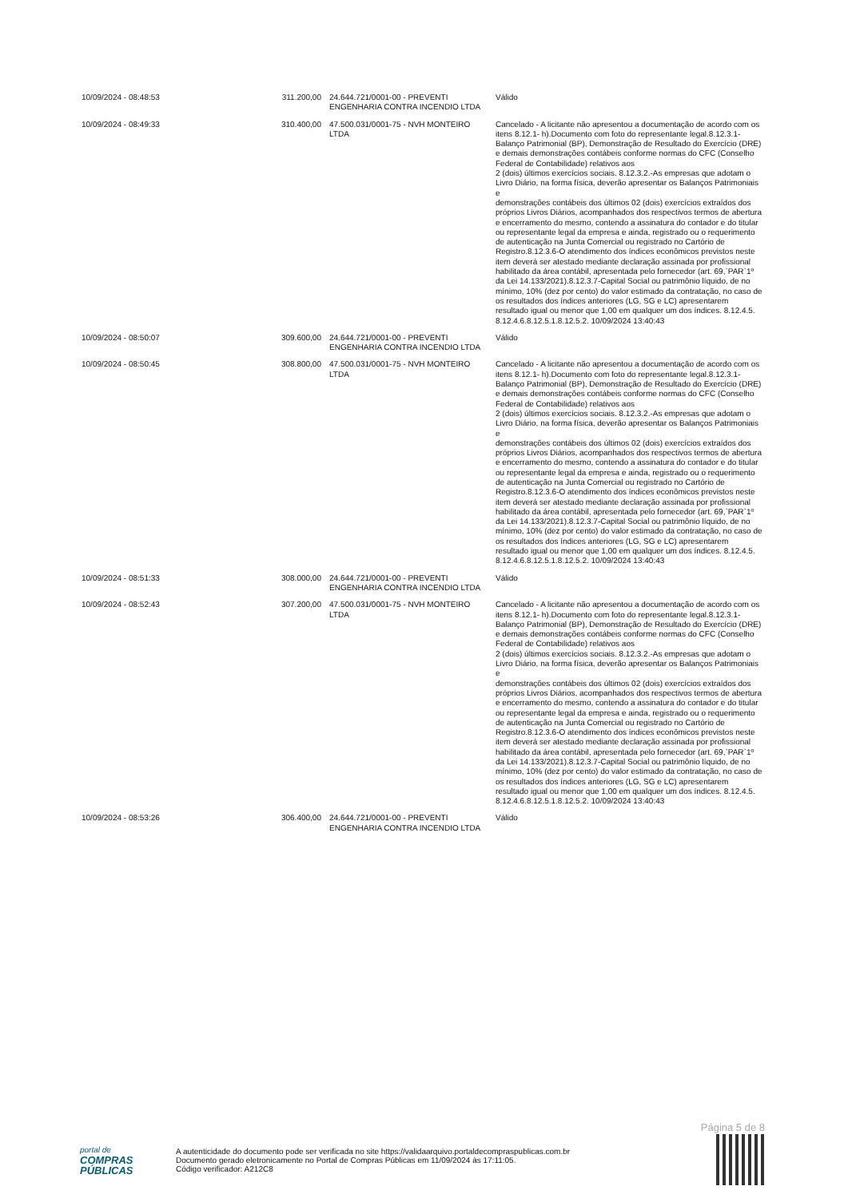| 10/09/2024 - 08:48:53 | 311.200,00 | 24.644.721/0001-00 - PREVENTI ENGENHARIA CONTRA INCENDIO LTDA | Válido |
| 10/09/2024 - 08:49:33 | 310.400,00 | 47.500.031/0001-75 - NVH MONTEIRO LTDA | Cancelado - A licitante não apresentou a documentação de acordo com os itens 8.12.1- h).Documento com foto do representante legal.8.12.3.1-Balanço Patrimonial (BP), Demonstração de Resultado do Exercício (DRE) e demais demonstrações contábeis conforme normas do CFC (Conselho Federal de Contabilidade) relativos aos 2 (dois) últimos exercícios sociais. 8.12.3.2.-As empresas que adotam o Livro Diário, na forma física, deverão apresentar os Balanços Patrimoniais e demonstrações contábeis dos últimos 02 (dois) exercícios extraídos dos próprios Livros Diários, acompanhados dos respectivos termos de abertura e encerramento do mesmo, contendo a assinatura do contador e do titular ou representante legal da empresa e ainda, registrado ou o requerimento de autenticação na Junta Comercial ou registrado no Cartório de Registro.8.12.3.6-O atendimento dos índices econômicos previstos neste item deverá ser atestado mediante declaração assinada por profissional habilitado da área contábil, apresentada pelo fornecedor (art. 69,`PAR`1º da Lei 14.133/2021).8.12.3.7-Capital Social ou patrimônio líquido, de no mínimo, 10% (dez por cento) do valor estimado da contratação, no caso de os resultados dos índices anteriores (LG, SG e LC) apresentarem resultado igual ou menor que 1,00 em qualquer um dos índices. 8.12.4.5. 8.12.4.6.8.12.5.1.8.12.5.2. 10/09/2024 13:40:43 |
| 10/09/2024 - 08:50:07 | 309.600,00 | 24.644.721/0001-00 - PREVENTI ENGENHARIA CONTRA INCENDIO LTDA | Válido |
| 10/09/2024 - 08:50:45 | 308.800,00 | 47.500.031/0001-75 - NVH MONTEIRO LTDA | Cancelado - A licitante não apresentou a documentação de acordo com os itens 8.12.1- h).Documento com foto do representante legal.8.12.3.1-Balanço Patrimonial (BP), Demonstração de Resultado do Exercício (DRE) e demais demonstrações contábeis conforme normas do CFC (Conselho Federal de Contabilidade) relativos aos 2 (dois) últimos exercícios sociais. 8.12.3.2.-As empresas que adotam o Livro Diário, na forma física, deverão apresentar os Balanços Patrimoniais e demonstrações contábeis dos últimos 02 (dois) exercícios extraídos dos próprios Livros Diários, acompanhados dos respectivos termos de abertura e encerramento do mesmo, contendo a assinatura do contador e do titular ou representante legal da empresa e ainda, registrado ou o requerimento de autenticação na Junta Comercial ou registrado no Cartório de Registro.8.12.3.6-O atendimento dos índices econômicos previstos neste item deverá ser atestado mediante declaração assinada por profissional habilitado da área contábil, apresentada pelo fornecedor (art. 69,`PAR`1º da Lei 14.133/2021).8.12.3.7-Capital Social ou patrimônio líquido, de no mínimo, 10% (dez por cento) do valor estimado da contratação, no caso de os resultados dos índices anteriores (LG, SG e LC) apresentarem resultado igual ou menor que 1,00 em qualquer um dos índices. 8.12.4.5. 8.12.4.6.8.12.5.1.8.12.5.2. 10/09/2024 13:40:43 |
| 10/09/2024 - 08:51:33 | 308.000,00 | 24.644.721/0001-00 - PREVENTI ENGENHARIA CONTRA INCENDIO LTDA | Válido |
| 10/09/2024 - 08:52:43 | 307.200,00 | 47.500.031/0001-75 - NVH MONTEIRO LTDA | Cancelado - A licitante não apresentou a documentação de acordo com os itens 8.12.1- h).Documento com foto do representante legal.8.12.3.1-Balanço Patrimonial (BP), Demonstração de Resultado do Exercício (DRE) e demais demonstrações contábeis conforme normas do CFC (Conselho Federal de Contabilidade) relativos aos 2 (dois) últimos exercícios sociais. 8.12.3.2.-As empresas que adotam o Livro Diário, na forma física, deverão apresentar os Balanços Patrimoniais e demonstrações contábeis dos últimos 02 (dois) exercícios extraídos dos próprios Livros Diários, acompanhados dos respectivos termos de abertura e encerramento do mesmo, contendo a assinatura do contador e do titular ou representante legal da empresa e ainda, registrado ou o requerimento de autenticação na Junta Comercial ou registrado no Cartório de Registro.8.12.3.6-O atendimento dos índices econômicos previstos neste item deverá ser atestado mediante declaração assinada por profissional habilitado da área contábil, apresentada pelo fornecedor (art. 69,`PAR`1º da Lei 14.133/2021).8.12.3.7-Capital Social ou patrimônio líquido, de no mínimo, 10% (dez por cento) do valor estimado da contratação, no caso de os resultados dos índices anteriores (LG, SG e LC) apresentarem resultado igual ou menor que 1,00 em qualquer um dos índices. 8.12.4.5. 8.12.4.6.8.12.5.1.8.12.5.2. 10/09/2024 13:40:43 |
| 10/09/2024 - 08:53:26 | 306.400,00 | 24.644.721/0001-00 - PREVENTI ENGENHARIA CONTRA INCENDIO LTDA | Válido |
Página 5 de 8
portal de
COMPRAS
PÚBLICAS
A autenticidade do documento pode ser verificada no site https://validaarquivo.portaldecompraspublicas.com.br
Documento gerado eletronicamente no Portal de Compras Públicas em 11/09/2024 às 17:11:05.
Código verificador: A212C8